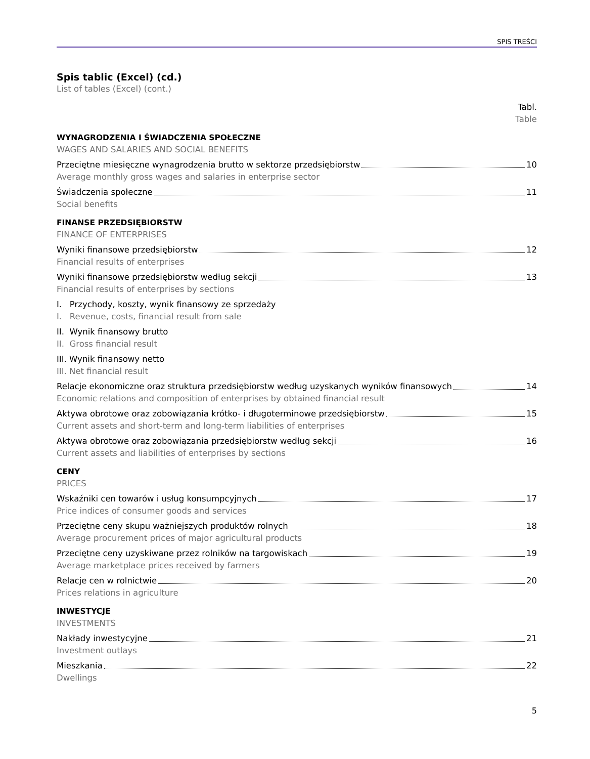SPIS TREŚCI
Spis tablic (Excel) (cd.)
List of tables (Excel) (cont.)
Tabl.
Table
WYNAGRODZENIA I ŚWIADCZENIA SPOŁECZNE
WAGES AND SALARIES AND SOCIAL BENEFITS
Przeciętne miesięczne wynagrodzenia brutto w sektorze przedsiębiorstw 10
Average monthly gross wages and salaries in enterprise sector
Świadczenia społeczne 11
Social benefits
FINANSE PRZEDSIĘBIORSTW
FINANCE OF ENTERPRISES
Wyniki finansowe przedsiębiorstw 12
Financial results of enterprises
Wyniki finansowe przedsiębiorstw według sekcji 13
Financial results of enterprises by sections
I. Przychody, koszty, wynik finansowy ze sprzedaży
I. Revenue, costs, financial result from sale
II. Wynik finansowy brutto
II. Gross financial result
III. Wynik finansowy netto
III. Net financial result
Relacje ekonomiczne oraz struktura przedsiębiorstw według uzyskanych wyników finansowych 14
Economic relations and composition of enterprises by obtained financial result
Aktywa obrotowe oraz zobowiązania krótko- i długoterminowe przedsiębiorstw 15
Current assets and short-term and long-term liabilities of enterprises
Aktywa obrotowe oraz zobowiązania przedsiębiorstw według sekcji 16
Current assets and liabilities of enterprises by sections
CENY
PRICES
Wskaźniki cen towarów i usług konsumpcyjnych 17
Price indices of consumer goods and services
Przeciętne ceny skupu ważniejszych produktów rolnych 18
Average procurement prices of major agricultural products
Przeciętne ceny uzyskiwane przez rolników na targowiskach 19
Average marketplace prices received by farmers
Relacje cen w rolnictwie 20
Prices relations in agriculture
INWESTYCJE
INVESTMENTS
Nakłady inwestycyjne 21
Investment outlays
Mieszkania 22
Dwellings
5